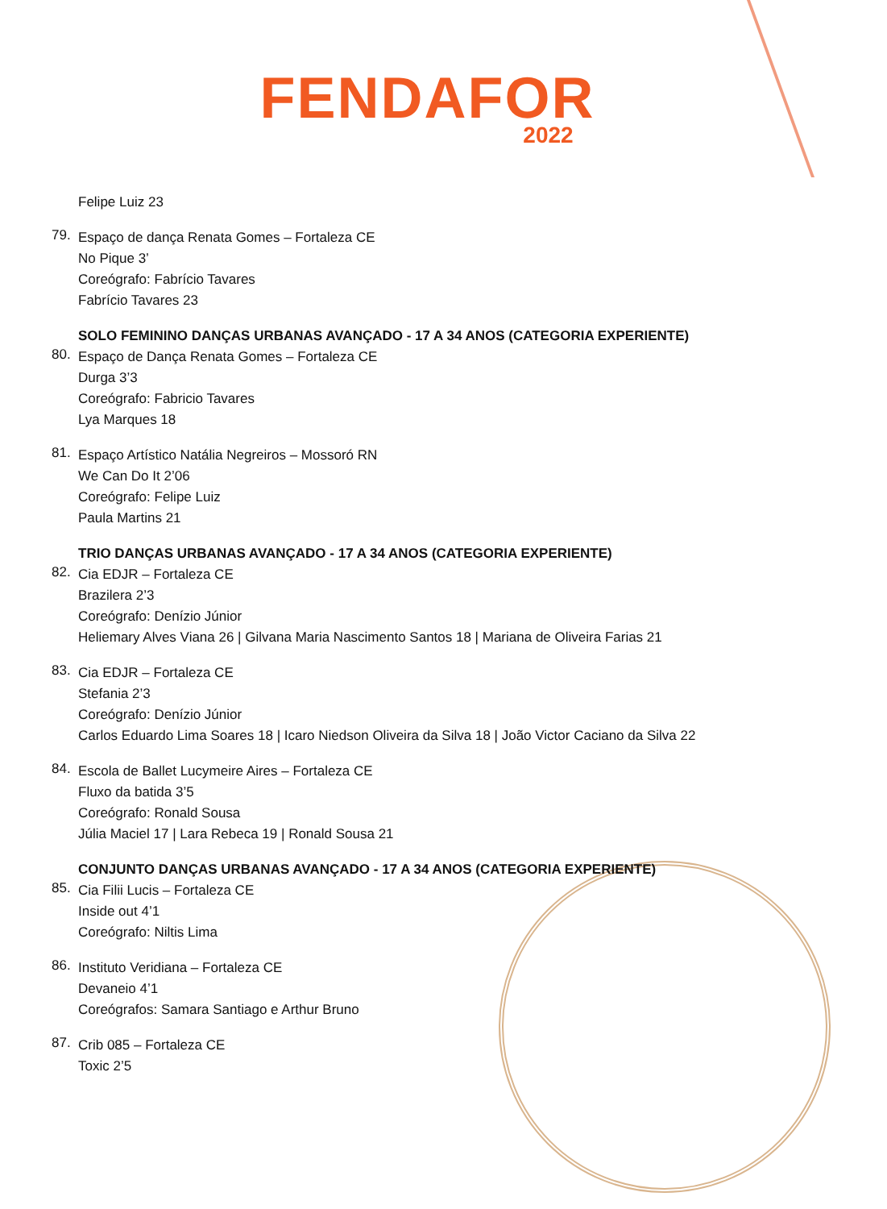FENDAFOR
2022
Felipe Luiz 23
79.
Espaço de dança Renata Gomes – Fortaleza CE
No Pique 3’
Coreógrafo: Fabrício Tavares
Fabrício Tavares 23
SOLO FEMININO DANÇAS URBANAS AVANÇADO - 17 A 34 ANOS (CATEGORIA EXPERIENTE)
80.
Espaço de Dança Renata Gomes – Fortaleza CE
Durga 3’3
Coreógrafo: Fabricio Tavares
Lya Marques 18
81.
Espaço Artístico Natália Negreiros – Mossoró RN
We Can Do It 2’06
Coreógrafo: Felipe Luiz
Paula Martins 21
TRIO DANÇAS URBANAS AVANÇADO - 17 A 34 ANOS (CATEGORIA EXPERIENTE)
82.
Cia EDJR – Fortaleza CE
Brazilera 2’3
Coreógrafo: Denízio Júnior
Heliemary Alves Viana 26 | Gilvana Maria Nascimento Santos 18 | Mariana de Oliveira Farias 21
83.
Cia EDJR – Fortaleza CE
Stefania 2’3
Coreógrafo: Denízio Júnior
Carlos Eduardo Lima Soares 18 | Icaro Niedson Oliveira da Silva 18 | João Victor Caciano da Silva 22
84.
Escola de Ballet Lucymeire Aires – Fortaleza CE
Fluxo da batida 3’5
Coreógrafo: Ronald Sousa
Júlia Maciel 17 | Lara Rebeca 19 | Ronald Sousa 21
CONJUNTO DANÇAS URBANAS AVANÇADO - 17 A 34 ANOS (CATEGORIA EXPERIENTE)
85.
Cia Filii Lucis – Fortaleza CE
Inside out 4’1
Coreógrafo: Niltis Lima
86.
Instituto Veridiana – Fortaleza CE
Devaneio 4’1
Coreógrafos: Samara Santiago e Arthur Bruno
87.
Crib 085 – Fortaleza CE
Toxic 2’5